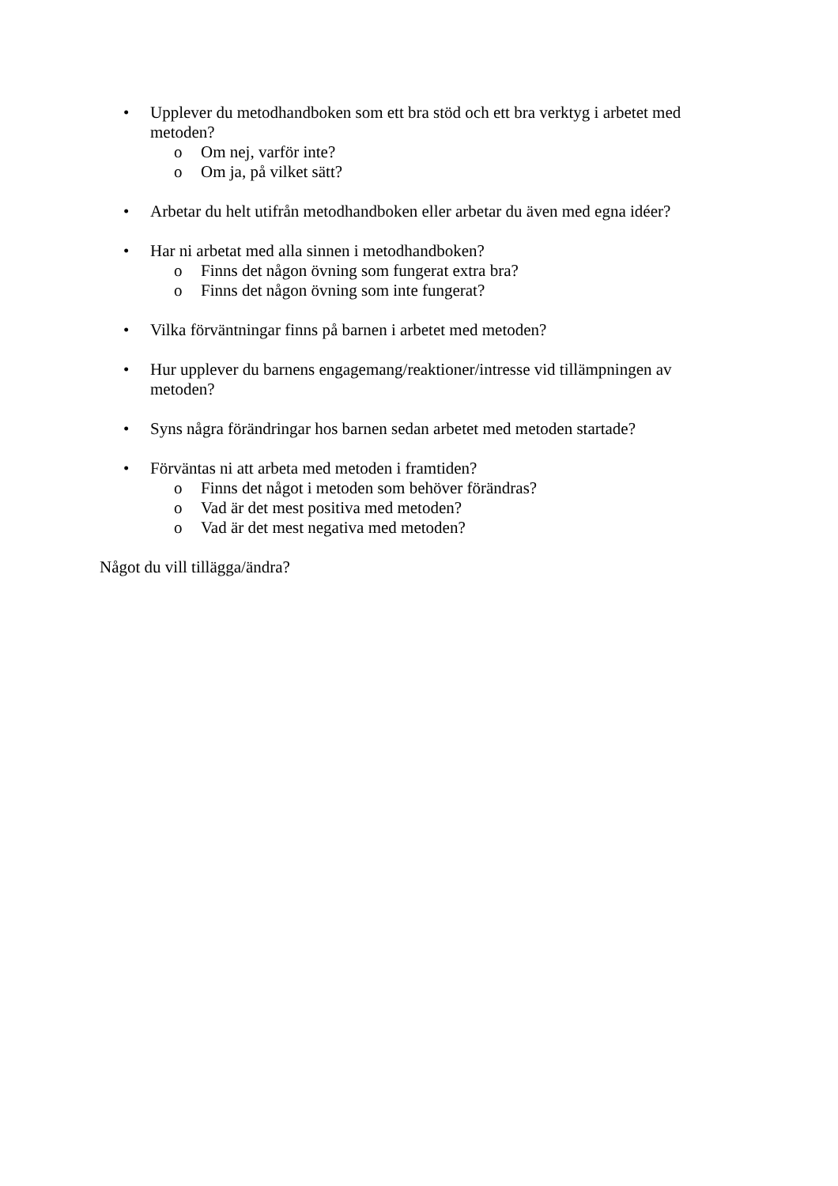• Upplever du metodhandboken som ett bra stöd och ett bra verktyg i arbetet med metoden?
o Om nej, varför inte?
o Om ja, på vilket sätt?
• Arbetar du helt utifrån metodhandboken eller arbetar du även med egna idéer?
• Har ni arbetat med alla sinnen i metodhandboken?
o Finns det någon övning som fungerat extra bra?
o Finns det någon övning som inte fungerat?
• Vilka förväntningar finns på barnen i arbetet med metoden?
• Hur upplever du barnens engagemang/reaktioner/intresse vid tillämpningen av metoden?
• Syns några förändringar hos barnen sedan arbetet med metoden startade?
• Förväntas ni att arbeta med metoden i framtiden?
o Finns det något i metoden som behöver förändras?
o Vad är det mest positiva med metoden?
o Vad är det mest negativa med metoden?
Något du vill tillägga/ändra?